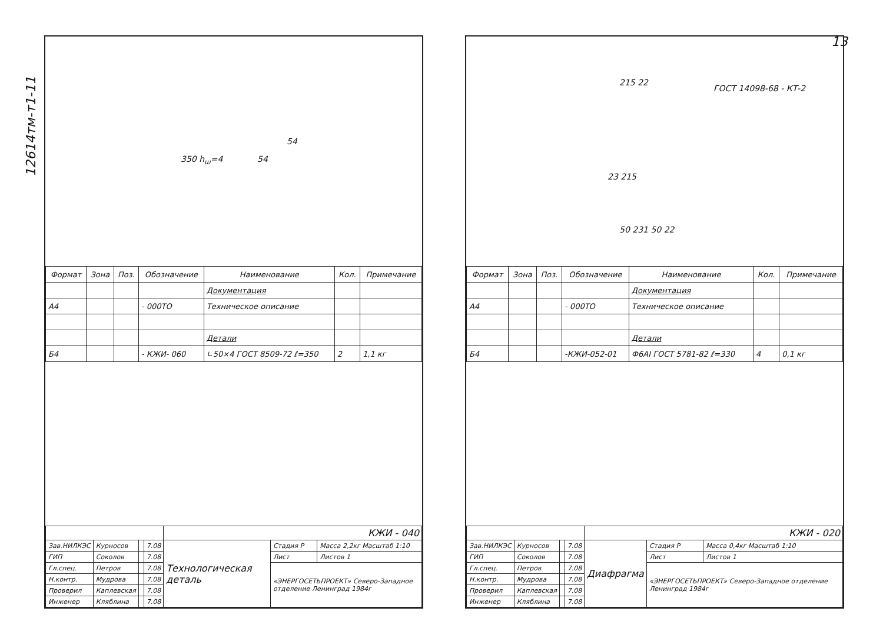12614тм-т1-11
13
350 h<sub>ш</sub>=4 54
54
| Формат | Зона | Поз. | Обозначение | Наименование | Кол. | Примечание |
| --- | --- | --- | --- | --- | --- | --- |
| | | | | Документация | | |
| А4 | | | - 000ТО | Техническое описание | | |
| | | | | Детали | | |
| Б4 | | | - КЖИ- 060 | ∟50×4 ГОСТ 8509-72 ℓ=350 | 2 | 1,1 кг |
| | | | | КЖИ - 040 | | |
| Зав.НИЛКЭС | Курносов | | 7.08 | Технологическая деталь | Стадия P | Масса 2,2кг Масштаб 1:10 |
| ГИП | Соколов | | 7.08 | | Лист | Листов 1 |
| Гл.спец. | Петров | | 7.08 | | «ЭНЕРГОСЕТЬПРОЕКТ» Северо-Западное отделение Ленинград 1984г | |
| Н.контр. | Мудрова | | 7.08 | | | |
| Проверил | Каплевская | | 7.08 | | | |
| Инженер | Кляблина | | 7.08 | | | |
ГОСТ 14098-68 - КТ-2
215 22
23 215
50 231 50 22
| Формат | Зона | Поз. | Обозначение | Наименование | Кол. | Примечание |
| --- | --- | --- | --- | --- | --- | --- |
| | | | | Документация | | |
| А4 | | | - 000ТО | Техническое описание | | |
| | | | | Детали | | |
| Б4 | | | -КЖИ-052-01 | Ф6АI ГОСТ 5781-82 ℓ=330 | 4 | 0,1 кг |
| | | | | КЖИ - 020 | | |
| Зав.НИЛКЭС | Курносов | | 7.08 | Диафрагма | Стадия P | Масса 0,4кг Масштаб 1:10 |
| ГИП | Соколов | | 7.08 | | Лист | Листов 1 |
| Гл.спец. | Петров | | 7.08 | | «ЭНЕРГОСЕТЬПРОЕКТ» Северо-Западное отделение Ленинград 1984г | |
| Н.контр. | Мудрова | | 7.08 | | | |
| Проверил | Каплевская | | 7.08 | | | |
| Инженер | Кляблина | | 7.08 | | | |